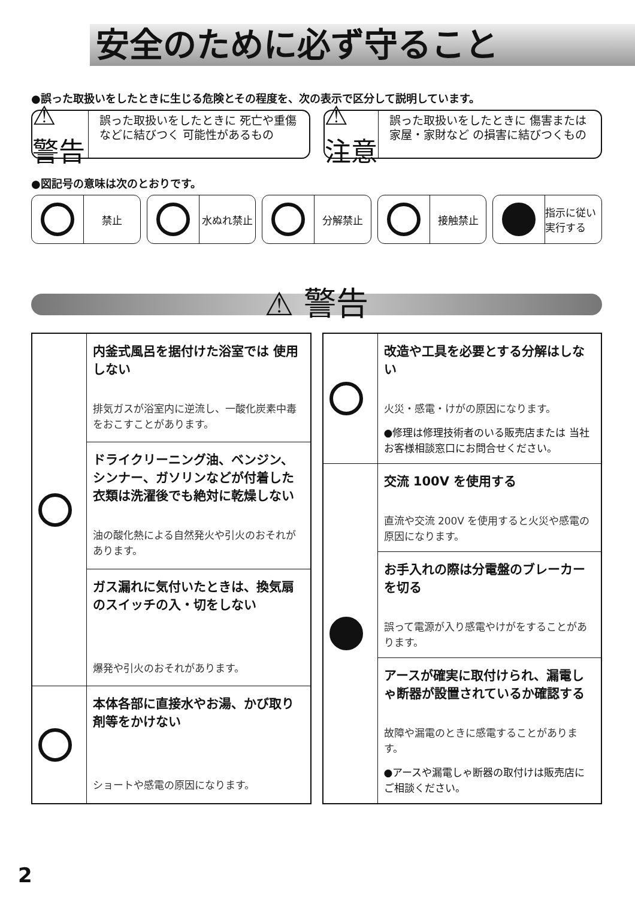安全のために必ず守ること
●誤った取扱いをしたときに生じる危険とその程度を、次の表示で区分して説明しています。
⚠ 警告
誤った取扱いをしたときに 死亡や重傷などに結びつく 可能性があるもの
⚠ 注意
誤った取扱いをしたときに 傷害または家屋・家財など の損害に結びつくもの
●図記号の意味は次のとおりです。
禁止 水ぬれ禁止 分解禁止 接触禁止 指示に従い 実行する
⚠ 警告
| | 内釜式風呂を据付けた浴室では 使用しない 排気ガスが浴室内に逆流し、一酸化炭素中毒をおこすことがあります。 |
| | ドライクリーニング油、ベンジン、シンナー、ガソリンなどが付着した衣類は洗濯後でも絶対に乾燥しない 油の酸化熱による自然発火や引火のおそれがあります。 |
| | ガス漏れに気付いたときは、換気扇のスイッチの入・切をしない 爆発や引火のおそれがあります。 |
| | 本体各部に直接水やお湯、かび取り剤等をかけない ショートや感電の原因になります。 |
| | 改造や工具を必要とする分解はしない 火災・感電・けがの原因になります。 ●修理は修理技術者のいる販売店または 当社お客様相談窓口にお問合せください。 |
| | 交流 100V を使用する 直流や交流 200V を使用すると火災や感電の原因になります。 |
| | お手入れの際は分電盤のブレーカーを切る 誤って電源が入り感電やけがをすることがあります。 |
| | アースが確実に取付けられ、漏電しゃ断器が設置されているか確認する 故障や漏電のときに感電することがあります。 ●アースや漏電しゃ断器の取付けは販売店にご相談ください。 |
2